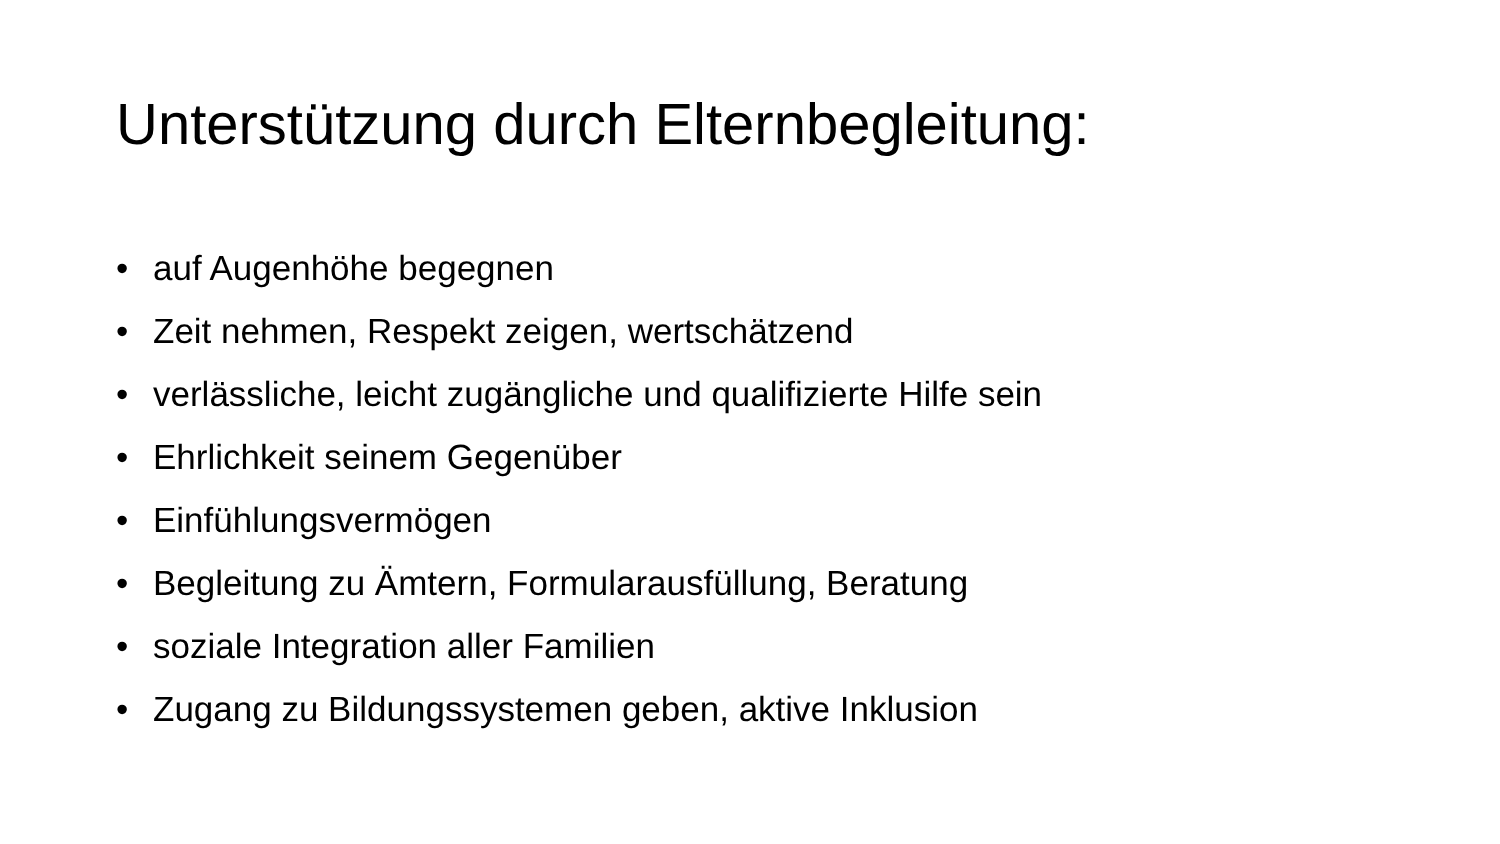Unterstützung durch Elternbegleitung:
• auf Augenhöhe begegnen
• Zeit nehmen, Respekt zeigen, wertschätzend
• verlässliche, leicht zugängliche und qualifizierte Hilfe sein
• Ehrlichkeit seinem Gegenüber
• Einfühlungsvermögen
• Begleitung zu Ämtern, Formularausfüllung, Beratung
• soziale Integration aller Familien
• Zugang zu Bildungssystemen geben, aktive Inklusion